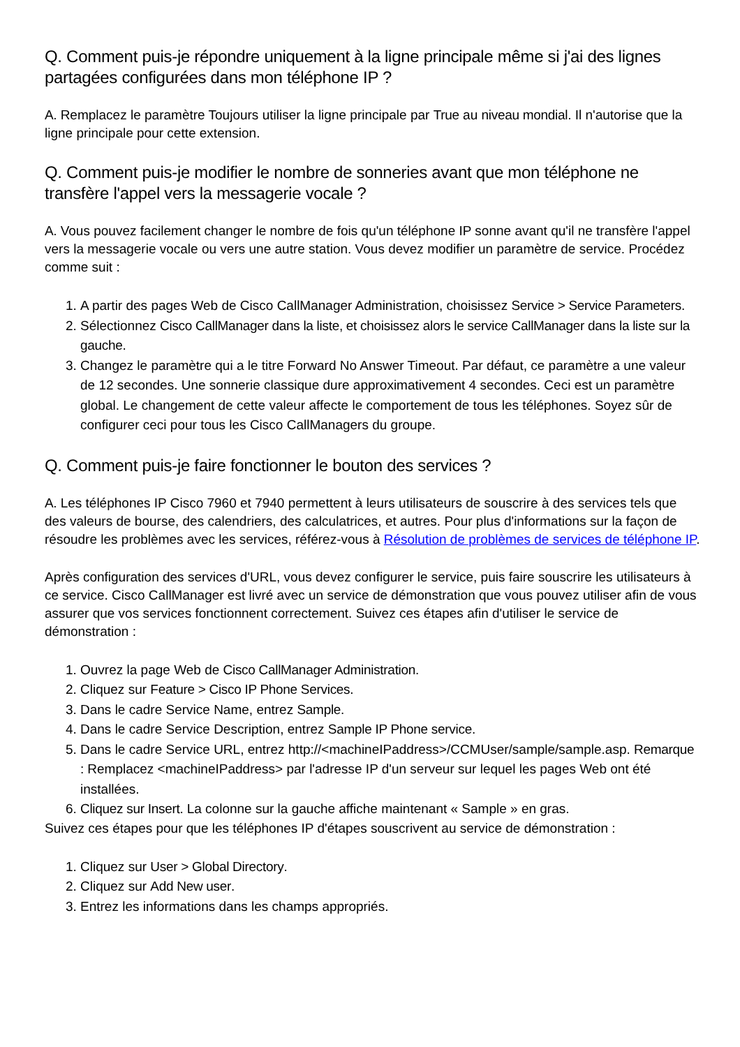Q. Comment puis-je répondre uniquement à la ligne principale même si j'ai des lignes partagées configurées dans mon téléphone IP ?
A. Remplacez le paramètre Toujours utiliser la ligne principale par True au niveau mondial. Il n'autorise que la ligne principale pour cette extension.
Q. Comment puis-je modifier le nombre de sonneries avant que mon téléphone ne transfère l'appel vers la messagerie vocale ?
A. Vous pouvez facilement changer le nombre de fois qu'un téléphone IP sonne avant qu'il ne transfère l'appel vers la messagerie vocale ou vers une autre station. Vous devez modifier un paramètre de service. Procédez comme suit :
1. A partir des pages Web de Cisco CallManager Administration, choisissez Service > Service Parameters.
2. Sélectionnez Cisco CallManager dans la liste, et choisissez alors le service CallManager dans la liste sur la gauche.
3. Changez le paramètre qui a le titre Forward No Answer Timeout. Par défaut, ce paramètre a une valeur de 12 secondes. Une sonnerie classique dure approximativement 4 secondes. Ceci est un paramètre global. Le changement de cette valeur affecte le comportement de tous les téléphones. Soyez sûr de configurer ceci pour tous les Cisco CallManagers du groupe.
Q. Comment puis-je faire fonctionner le bouton des services ?
A. Les téléphones IP Cisco 7960 et 7940 permettent à leurs utilisateurs de souscrire à des services tels que des valeurs de bourse, des calendriers, des calculatrices, et autres. Pour plus d'informations sur la façon de résoudre les problèmes avec les services, référez-vous à Résolution de problèmes de services de téléphone IP.
Après configuration des services d'URL, vous devez configurer le service, puis faire souscrire les utilisateurs à ce service. Cisco CallManager est livré avec un service de démonstration que vous pouvez utiliser afin de vous assurer que vos services fonctionnent correctement. Suivez ces étapes afin d'utiliser le service de démonstration :
1. Ouvrez la page Web de Cisco CallManager Administration.
2. Cliquez sur Feature > Cisco IP Phone Services.
3. Dans le cadre Service Name, entrez Sample.
4. Dans le cadre Service Description, entrez Sample IP Phone service.
5. Dans le cadre Service URL, entrez http://<machineIPaddress>/CCMUser/sample/sample.asp. Remarque : Remplacez <machineIPaddress> par l'adresse IP d'un serveur sur lequel les pages Web ont été installées.
6. Cliquez sur Insert. La colonne sur la gauche affiche maintenant « Sample » en gras.
Suivez ces étapes pour que les téléphones IP d'étapes souscrivent au service de démonstration :
1. Cliquez sur User > Global Directory.
2. Cliquez sur Add New user.
3. Entrez les informations dans les champs appropriés.